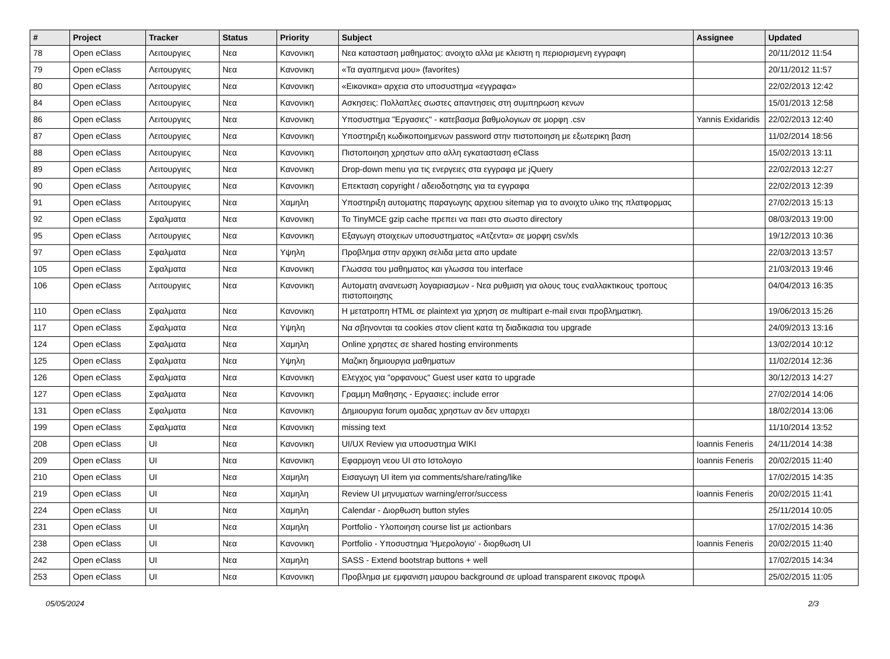| # | Project | Tracker | Status | Priority | Subject | Assignee | Updated |
| --- | --- | --- | --- | --- | --- | --- | --- |
| 78 | Open eClass | Λειτουργιες | Νεα | Κανονικη | Νεα κατασταση μαθηματος: ανοιχτο αλλα με κλειστη η περιορισμενη εγγραφη | | 20/11/2012 11:54 |
| 79 | Open eClass | Λειτουργιες | Νεα | Κανονικη | «Τα αγαπημενα μου» (favorites) | | 20/11/2012 11:57 |
| 80 | Open eClass | Λειτουργιες | Νεα | Κανονικη | «Εικονικα» αρχεια στο υποσυστημα «εγγραφα» | | 22/02/2013 12:42 |
| 84 | Open eClass | Λειτουργιες | Νεα | Κανονικη | Ασκησεις: Πολλαπλες σωστες απαντησεις στη συμπηρωση κενων | | 15/01/2013 12:58 |
| 86 | Open eClass | Λειτουργιες | Νεα | Κανονικη | Υποσυστημα "Εργασιες" - κατεβασμα βαθμολογιων σε μορφη .csv | Yannis Exidaridis | 22/02/2013 12:40 |
| 87 | Open eClass | Λειτουργιες | Νεα | Κανονικη | Υποστηριξη κωδικοποιημενων password στην πιστοποιηση με εξωτερικη βαση | | 11/02/2014 18:56 |
| 88 | Open eClass | Λειτουργιες | Νεα | Κανονικη | Πιστοποιηση χρηστων απο αλλη εγκατασταση eClass | | 15/02/2013 13:11 |
| 89 | Open eClass | Λειτουργιες | Νεα | Κανονικη | Drop-down menu για τις ενεργειες στα εγγραφα με jQuery | | 22/02/2013 12:27 |
| 90 | Open eClass | Λειτουργιες | Νεα | Κανονικη | Επεκταση copyright / αδειοδοτησης για τα εγγραφα | | 22/02/2013 12:39 |
| 91 | Open eClass | Λειτουργιες | Νεα | Χαμηλη | Υποστηριξη αυτοματης παραγωγης αρχειου sitemap για το ανοιχτο υλικο της πλατφορμας | | 27/02/2013 15:13 |
| 92 | Open eClass | Σφαλματα | Νεα | Κανονικη | Το TinyMCE gzip cache πρεπει να παει στο σωστο directory | | 08/03/2013 19:00 |
| 95 | Open eClass | Λειτουργιες | Νεα | Κανονικη | Εξαγωγη στοιχειων υποσυστηματος «Ατζεντα» σε μορφη csv/xls | | 19/12/2013 10:36 |
| 97 | Open eClass | Σφαλματα | Νεα | Υψηλη | Προβλημα στην αρχικη σελιδα μετα απο update | | 22/03/2013 13:57 |
| 105 | Open eClass | Σφαλματα | Νεα | Κανονικη | Γλωσσα του μαθηματος και γλωσσα του interface | | 21/03/2013 19:46 |
| 106 | Open eClass | Λειτουργιες | Νεα | Κανονικη | Αυτοματη ανανεωση λογαριασμων - Νεα ρυθμιση για ολους τους εναλλακτικους τροπους πιστοποιησης | | 04/04/2013 16:35 |
| 110 | Open eClass | Σφαλματα | Νεα | Κανονικη | Η μετατροπη HTML σε plaintext για χρηση σε multipart e-mail ειναι προβληματικη. | | 19/06/2013 15:26 |
| 117 | Open eClass | Σφαλματα | Νεα | Υψηλη | Να σβηνονται τα cookies στον client κατα τη διαδικασια του upgrade | | 24/09/2013 13:16 |
| 124 | Open eClass | Σφαλματα | Νεα | Χαμηλη | Online χρηστες σε shared hosting environments | | 13/02/2014 10:12 |
| 125 | Open eClass | Σφαλματα | Νεα | Υψηλη | Μαζικη δημιουργια μαθηματων | | 11/02/2014 12:36 |
| 126 | Open eClass | Σφαλματα | Νεα | Κανονικη | Ελεγχος για "ορφανους" Guest user κατα το upgrade | | 30/12/2013 14:27 |
| 127 | Open eClass | Σφαλματα | Νεα | Κανονικη | Γραμμη Μαθησης - Εργασιες: include error | | 27/02/2014 14:06 |
| 131 | Open eClass | Σφαλματα | Νεα | Κανονικη | Δημιουργια forum ομαδας χρηστων αν δεν υπαρχει | | 18/02/2014 13:06 |
| 199 | Open eClass | Σφαλματα | Νεα | Κανονικη | missing text | | 11/10/2014 13:52 |
| 208 | Open eClass | UI | Νεα | Κανονικη | UI/UX Review για υποσυστημα WIKI | Ioannis Feneris | 24/11/2014 14:38 |
| 209 | Open eClass | UI | Νεα | Κανονικη | Εφαρμογη νεου UI στο Ιστολογιο | Ioannis Feneris | 20/02/2015 11:40 |
| 210 | Open eClass | UI | Νεα | Χαμηλη | Εισαγωγη UI item για comments/share/rating/like | | 17/02/2015 14:35 |
| 219 | Open eClass | UI | Νεα | Χαμηλη | Review UI μηνυματων warning/error/success | Ioannis Feneris | 20/02/2015 11:41 |
| 224 | Open eClass | UI | Νεα | Χαμηλη | Calendar - Διορθωση button styles | | 25/11/2014 10:05 |
| 231 | Open eClass | UI | Νεα | Χαμηλη | Portfolio - Υλοποιηση course list με actionbars | | 17/02/2015 14:36 |
| 238 | Open eClass | UI | Νεα | Κανονικη | Portfolio - Υποσυστημα 'Ημερολογιο' - διορθωση UI | Ioannis Feneris | 20/02/2015 11:40 |
| 242 | Open eClass | UI | Νεα | Χαμηλη | SASS - Extend bootstrap buttons + well | | 17/02/2015 14:34 |
| 253 | Open eClass | UI | Νεα | Κανονικη | Προβλημα με εμφανιση μαυρου background σε upload transparent εικονας προφιλ | | 25/02/2015 11:05 |
05/05/2024 2/3